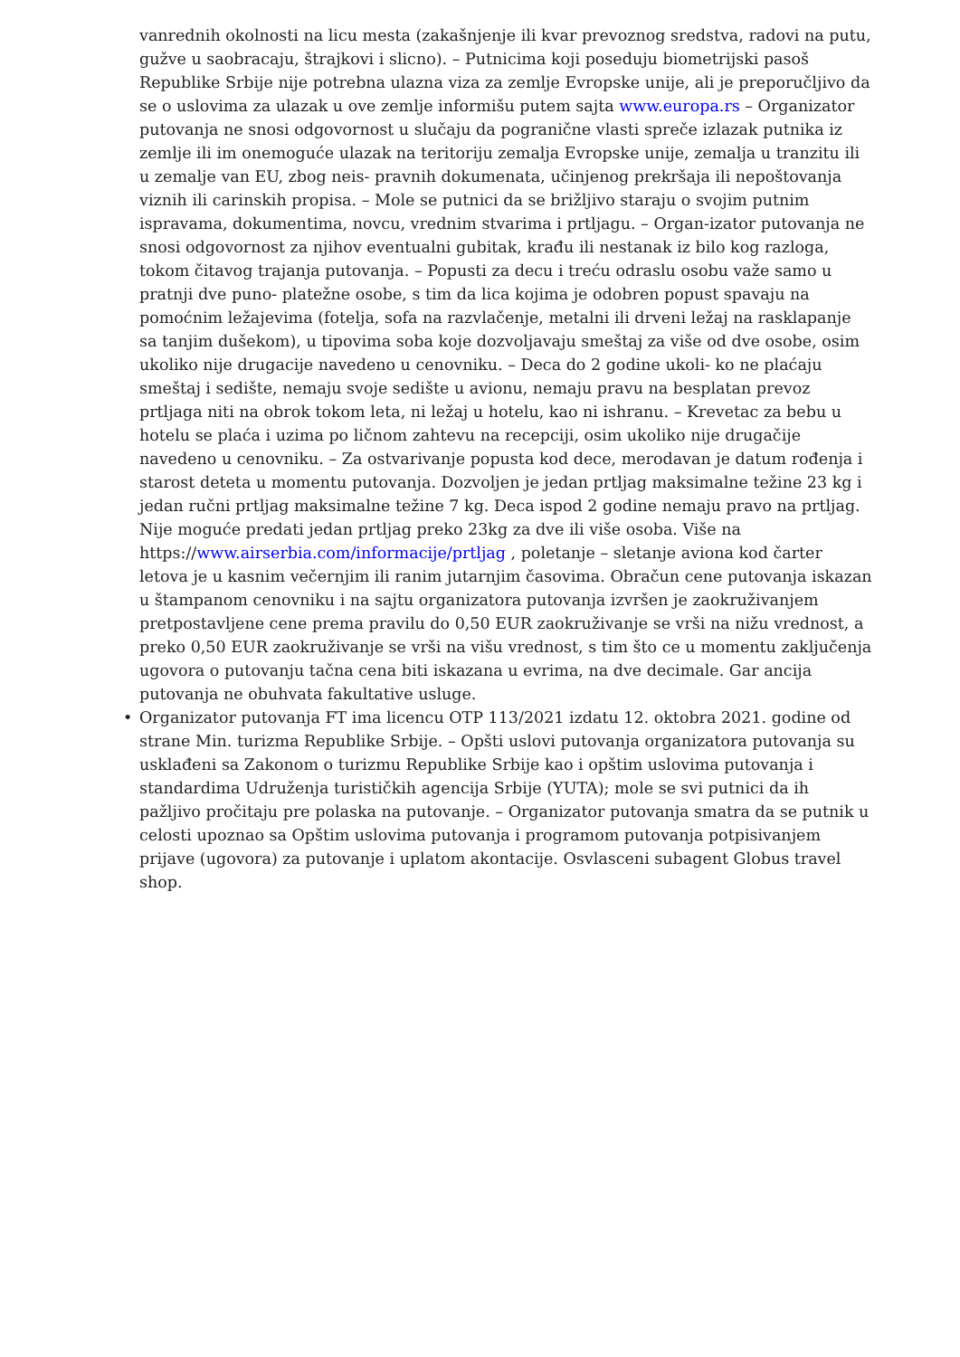vanrednih okolnosti na licu mesta (zakašnjenje ili kvar prevoznog sredstva, radovi na putu, gužve u saobracaju, štrajkovi i slicno). – Putnicima koji poseduju biometrijski pasoš Republike Srbije nije potrebna ulazna viza za zemlje Evropske unije, ali je preporučljivo da se o uslovima za ulazak u ove zemlje informišu putem sajta www.europa.rs – Organizator putovanja ne snosi odgovornost u slučaju da pogranične vlasti spreče izlazak putnika iz zemlje ili im onemoguće ulazak na teritoriju zemalja Evropske unije, zemalja u tranzitu ili u zemalje van EU, zbog neis- pravnih dokumenata, učinjenog prekršaja ili nepoštovanja viznih ili carinskih propisa. – Mole se putnici da se brižljivo staraju o svojim putnim ispravama, dokumentima, novcu, vrednim stvarima i prtljagu. – Organ-izator putovanja ne snosi odgovornost za njihov eventualni gubitak, krađu ili nestanak iz bilo kog razloga, tokom čitavog trajanja putovanja. – Popusti za decu i treću odraslu osobu važe samo u pratnji dve puno- platežne osobe, s tim da lica kojima je odobren popust spavaju na pomoćnim ležajevima (fotelja, sofa na razvlačenje, metalni ili drveni ležaj na rasklapanje sa tanjim dušekom), u tipovima soba koje dozvoljavaju smeštaj za više od dve osobe, osim ukoliko nije drugacije navedeno u cenovniku. – Deca do 2 godine ukoli- ko ne plaćaju smeštaj i sedište, nemaju svoje sedište u avionu, nemaju pravu na besplatan prevoz prtljaga niti na obrok tokom leta, ni ležaj u hotelu, kao ni ishranu. – Krevetac za bebu u hotelu se plaća i uzima po ličnom zahtevu na recepciji, osim ukoliko nije drugačije navedeno u cenovniku. – Za ostvarivanje popusta kod dece, merodavan je datum rođenja i starost deteta u momentu putovanja. Dozvoljen je jedan prtljag maksimalne težine 23 kg i jedan ručni prtljag maksimalne težine 7 kg. Deca ispod 2 godine nemaju pravo na prtljag. Nije moguće predati jedan prtljag preko 23kg za dve ili više osoba. Više na https://www.airserbia.com/informacije/prtljag , poletanje – sletanje aviona kod čarter letova je u kasnim večernjim ili ranim jutarnjim časovima. Obračun cene putovanja iskazan u štampanom cenovniku i na sajtu organizatora putovanja izvršen je zaokruživanjem pretpostavljene cene prema pravilu do 0,50 EUR zaokruživanje se vrši na nižu vrednost, a preko 0,50 EUR zaokruživanje se vrši na višu vrednost, s tim što ce u momentu zaključenja ugovora o putovanju tačna cena biti iskazana u evrima, na dve decimale. Gar ancija putovanja ne obuhvata fakultative usluge.
• Organizator putovanja FT ima licencu OTP 113/2021 izdatu 12. oktobra 2021. godine od strane Min. turizma Republike Srbije. – Opšti uslovi putovanja organizatora putovanja su usklađeni sa Zakonom o turizmu Republike Srbije kao i opštim uslovima putovanja i standardima Udruženja turističkih agencija Srbije (YUTA); mole se svi putnici da ih pažljivo pročitaju pre polaska na putovanje. – Organizator putovanja smatra da se putnik u celosti upoznao sa Opštim uslovima putovanja i programom putovanja potpisivanjem prijave (ugovora) za putovanje i uplatom akontacije. Osvlasceni subagent Globus travel shop.